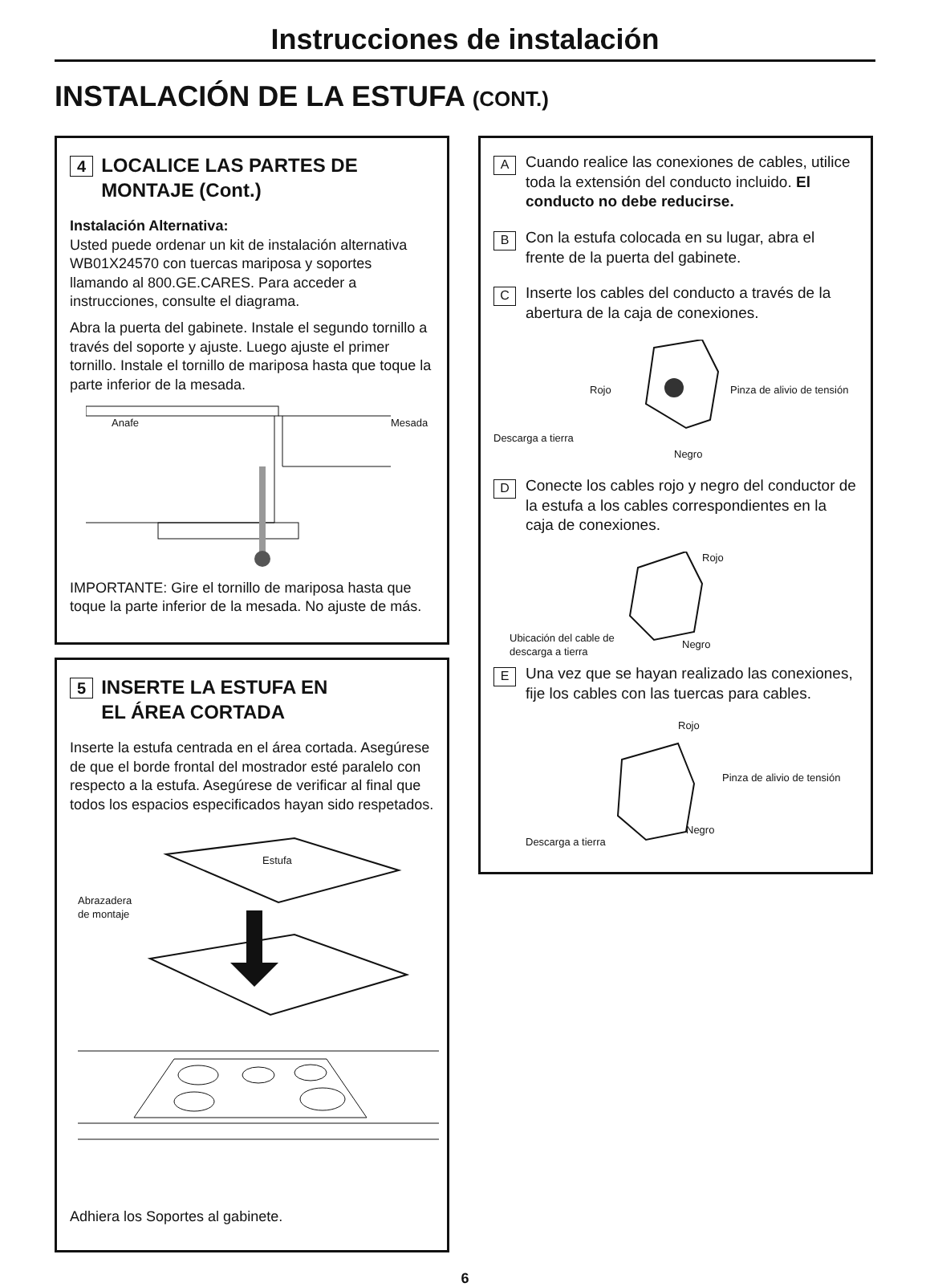Instrucciones de instalación
INSTALACIÓN DE LA ESTUFA (CONT.)
4 LOCALICE LAS PARTES DE
MONTAJE (Cont.)
Instalación Alternativa:
Usted puede ordenar un kit de instalación alternativa WB01X24570 con tuercas mariposa y soportes llamando al 800.GE.CARES. Para acceder a instrucciones, consulte el diagrama.
Abra la puerta del gabinete. Instale el segundo tornillo a través del soporte y ajuste. Luego ajuste el primer tornillo. Instale el tornillo de mariposa hasta que toque la parte inferior de la mesada.
Anafe Mesada
IMPORTANTE: Gire el tornillo de mariposa hasta que toque la parte inferior de la mesada. No ajuste de más.
5 INSERTE LA ESTUFA EN
EL ÁREA CORTADA
Inserte la estufa centrada en el área cortada. Asegúrese de que el borde frontal del mostrador esté paralelo con respecto a la estufa. Asegúrese de verificar al final que todos los espacios especificados hayan sido respetados.
Estufa
Abrazadera
de montaje
Adhiera los Soportes al gabinete.
A
Cuando realice las conexiones de cables, utilice toda la extensión del conducto incluido. El conducto no debe reducirse.
B
Con la estufa colocada en su lugar, abra el frente de la puerta del gabinete.
C
Inserte los cables del conducto a través de la abertura de la caja de conexiones.
Rojo Pinza de alivio de tensión
Descarga a tierra
Negro
D
Conecte los cables rojo y negro del conductor de la estufa a los cables correspondientes en la caja de conexiones.
Rojo
Ubicación del cable de
descarga a tierra Negro
E
Una vez que se hayan realizado las conexiones, fije los cables con las tuercas para cables.
Rojo
Pinza de alivio de tensión
Descarga a tierra
Negro
6